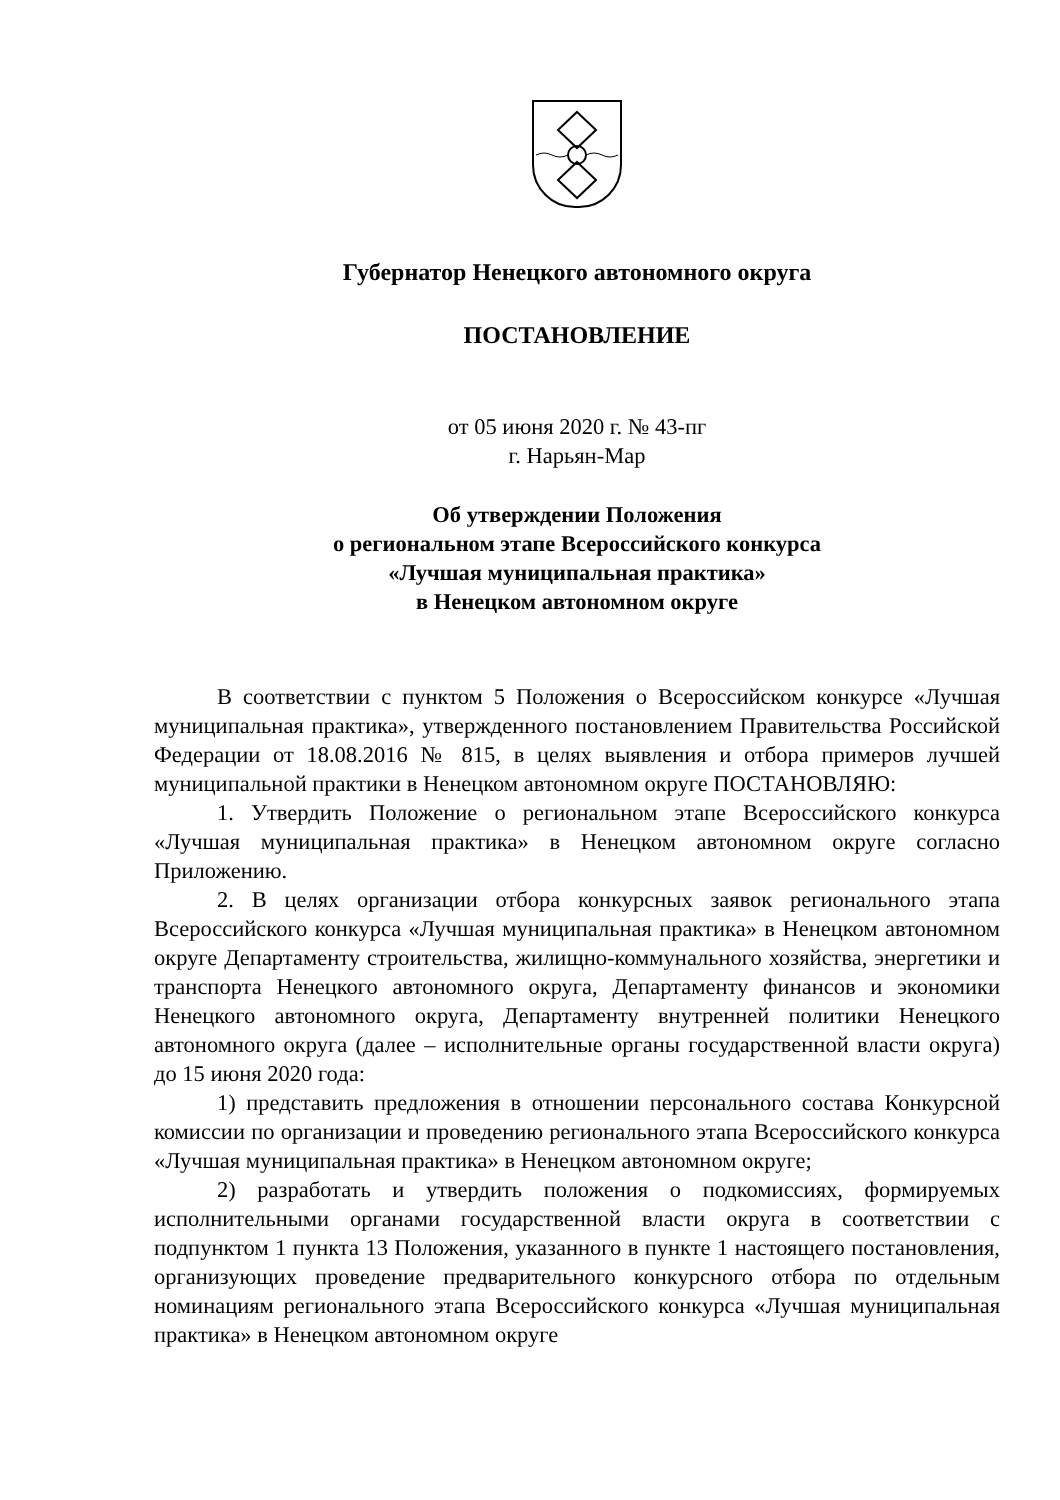Губернатор Ненецкого автономного округа
ПОСТАНОВЛЕНИЕ
от 05 июня 2020 г. № 43-пг
г. Нарьян-Мар
Об утверждении Положения
о региональном этапе Всероссийского конкурса
«Лучшая муниципальная практика»
в Ненецком автономном округе
В соответствии с пунктом 5 Положения о Всероссийском конкурсе «Лучшая муниципальная практика», утвержденного постановлением Правительства Российской Федерации от 18.08.2016 № 815, в целях выявления и отбора примеров лучшей муниципальной практики в Ненецком автономном округе ПОСТАНОВЛЯЮ:
1. Утвердить Положение о региональном этапе Всероссийского конкурса «Лучшая муниципальная практика» в Ненецком автономном округе согласно Приложению.
2. В целях организации отбора конкурсных заявок регионального этапа Всероссийского конкурса «Лучшая муниципальная практика» в Ненецком автономном округе Департаменту строительства, жилищно-коммунального хозяйства, энергетики и транспорта Ненецкого автономного округа, Департаменту финансов и экономики Ненецкого автономного округа, Департаменту внутренней политики Ненецкого автономного округа (далее – исполнительные органы государственной власти округа) до 15 июня 2020 года:
1) представить предложения в отношении персонального состава Конкурсной комиссии по организации и проведению регионального этапа Всероссийского конкурса «Лучшая муниципальная практика» в Ненецком автономном округе;
2) разработать и утвердить положения о подкомиссиях, формируемых исполнительными органами государственной власти округа в соответствии с подпунктом 1 пункта 13 Положения, указанного в пункте 1 настоящего постановления, организующих проведение предварительного конкурсного отбора по отдельным номинациям регионального этапа Всероссийского конкурса «Лучшая муниципальная практика» в Ненецком автономном округе